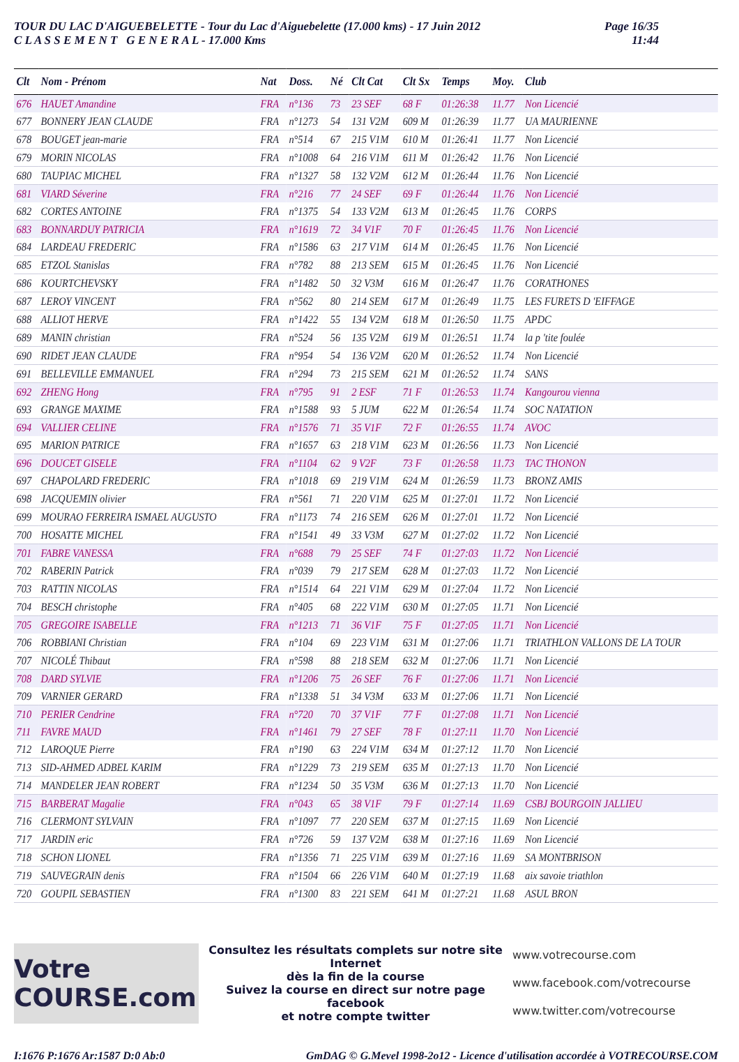TOUR DU LAC D'AIGUEBELETTE - Tour du Lac d'Aiguebelette (17.000 kms) - 17 Juin 2012
C L A S S E M E N T G E N E R A L - 17.000 Kms
Page 16/35
11:44
| Clt | Nom - Prénom | Nat | Doss. | Né | Clt Cat | Clt Sx | Temps | Moy. | Club |
| --- | --- | --- | --- | --- | --- | --- | --- | --- | --- |
| 676 | HAUET Amandine | FRA | n°136 | 73 | 23 SEF | 68 F | 01:26:38 | 11.77 | Non Licencié |
| 677 | BONNERY JEAN CLAUDE | FRA | n°1273 | 54 | 131 V2M | 609 M | 01:26:39 | 11.77 | UA MAURIENNE |
| 678 | BOUGET jean-marie | FRA | n°514 | 67 | 215 V1M | 610 M | 01:26:41 | 11.77 | Non Licencié |
| 679 | MORIN NICOLAS | FRA | n°1008 | 64 | 216 V1M | 611 M | 01:26:42 | 11.76 | Non Licencié |
| 680 | TAUPIAC MICHEL | FRA | n°1327 | 58 | 132 V2M | 612 M | 01:26:44 | 11.76 | Non Licencié |
| 681 | VIARD Séverine | FRA | n°216 | 77 | 24 SEF | 69 F | 01:26:44 | 11.76 | Non Licencié |
| 682 | CORTES ANTOINE | FRA | n°1375 | 54 | 133 V2M | 613 M | 01:26:45 | 11.76 | CORPS |
| 683 | BONNARDUY PATRICIA | FRA | n°1619 | 72 | 34 V1F | 70 F | 01:26:45 | 11.76 | Non Licencié |
| 684 | LARDEAU FREDERIC | FRA | n°1586 | 63 | 217 V1M | 614 M | 01:26:45 | 11.76 | Non Licencié |
| 685 | ETZOL Stanislas | FRA | n°782 | 88 | 213 SEM | 615 M | 01:26:45 | 11.76 | Non Licencié |
| 686 | KOURTCHEVSKY | FRA | n°1482 | 50 | 32 V3M | 616 M | 01:26:47 | 11.76 | CORATHONES |
| 687 | LEROY VINCENT | FRA | n°562 | 80 | 214 SEM | 617 M | 01:26:49 | 11.75 | LES FURETS D 'EIFFAGE |
| 688 | ALLIOT HERVE | FRA | n°1422 | 55 | 134 V2M | 618 M | 01:26:50 | 11.75 | APDC |
| 689 | MANIN christian | FRA | n°524 | 56 | 135 V2M | 619 M | 01:26:51 | 11.74 | la p 'tite foulée |
| 690 | RIDET JEAN CLAUDE | FRA | n°954 | 54 | 136 V2M | 620 M | 01:26:52 | 11.74 | Non Licencié |
| 691 | BELLEVILLE EMMANUEL | FRA | n°294 | 73 | 215 SEM | 621 M | 01:26:52 | 11.74 | SANS |
| 692 | ZHENG Hong | FRA | n°795 | 91 | 2 ESF | 71 F | 01:26:53 | 11.74 | Kangourou vienna |
| 693 | GRANGE MAXIME | FRA | n°1588 | 93 | 5 JUM | 622 M | 01:26:54 | 11.74 | SOC NATATION |
| 694 | VALLIER CELINE | FRA | n°1576 | 71 | 35 V1F | 72 F | 01:26:55 | 11.74 | AVOC |
| 695 | MARION PATRICE | FRA | n°1657 | 63 | 218 V1M | 623 M | 01:26:56 | 11.73 | Non Licencié |
| 696 | DOUCET GISELE | FRA | n°1104 | 62 | 9 V2F | 73 F | 01:26:58 | 11.73 | TAC THONON |
| 697 | CHAPOLARD FREDERIC | FRA | n°1018 | 69 | 219 V1M | 624 M | 01:26:59 | 11.73 | BRONZ AMIS |
| 698 | JACQUEMIN olivier | FRA | n°561 | 71 | 220 V1M | 625 M | 01:27:01 | 11.72 | Non Licencié |
| 699 | MOURAO FERREIRA ISMAEL AUGUSTO | FRA | n°1173 | 74 | 216 SEM | 626 M | 01:27:01 | 11.72 | Non Licencié |
| 700 | HOSATTE MICHEL | FRA | n°1541 | 49 | 33 V3M | 627 M | 01:27:02 | 11.72 | Non Licencié |
| 701 | FABRE VANESSA | FRA | n°688 | 79 | 25 SEF | 74 F | 01:27:03 | 11.72 | Non Licencié |
| 702 | RABERIN Patrick | FRA | n°039 | 79 | 217 SEM | 628 M | 01:27:03 | 11.72 | Non Licencié |
| 703 | RATTIN NICOLAS | FRA | n°1514 | 64 | 221 V1M | 629 M | 01:27:04 | 11.72 | Non Licencié |
| 704 | BESCH christophe | FRA | n°405 | 68 | 222 V1M | 630 M | 01:27:05 | 11.71 | Non Licencié |
| 705 | GREGOIRE ISABELLE | FRA | n°1213 | 71 | 36 V1F | 75 F | 01:27:05 | 11.71 | Non Licencié |
| 706 | ROBBIANI Christian | FRA | n°104 | 69 | 223 V1M | 631 M | 01:27:06 | 11.71 | TRIATHLON VALLONS DE LA TOUR |
| 707 | NICOLÉ Thibaut | FRA | n°598 | 88 | 218 SEM | 632 M | 01:27:06 | 11.71 | Non Licencié |
| 708 | DARD SYLVIE | FRA | n°1206 | 75 | 26 SEF | 76 F | 01:27:06 | 11.71 | Non Licencié |
| 709 | VARNIER GERARD | FRA | n°1338 | 51 | 34 V3M | 633 M | 01:27:06 | 11.71 | Non Licencié |
| 710 | PERIER Cendrine | FRA | n°720 | 70 | 37 V1F | 77 F | 01:27:08 | 11.71 | Non Licencié |
| 711 | FAVRE MAUD | FRA | n°1461 | 79 | 27 SEF | 78 F | 01:27:11 | 11.70 | Non Licencié |
| 712 | LAROQUE Pierre | FRA | n°190 | 63 | 224 V1M | 634 M | 01:27:12 | 11.70 | Non Licencié |
| 713 | SID-AHMED ADBEL KARIM | FRA | n°1229 | 73 | 219 SEM | 635 M | 01:27:13 | 11.70 | Non Licencié |
| 714 | MANDELER JEAN ROBERT | FRA | n°1234 | 50 | 35 V3M | 636 M | 01:27:13 | 11.70 | Non Licencié |
| 715 | BARBERAT Magalie | FRA | n°043 | 65 | 38 V1F | 79 F | 01:27:14 | 11.69 | CSBJ BOURGOIN JALLIEU |
| 716 | CLERMONT SYLVAIN | FRA | n°1097 | 77 | 220 SEM | 637 M | 01:27:15 | 11.69 | Non Licencié |
| 717 | JARDIN eric | FRA | n°726 | 59 | 137 V2M | 638 M | 01:27:16 | 11.69 | Non Licencié |
| 718 | SCHON LIONEL | FRA | n°1356 | 71 | 225 V1M | 639 M | 01:27:16 | 11.69 | SA MONTBRISON |
| 719 | SAUVEGRAIN denis | FRA | n°1504 | 66 | 226 V1M | 640 M | 01:27:19 | 11.68 | aix savoie triathlon |
| 720 | GOUPIL SEBASTIEN | FRA | n°1300 | 83 | 221 SEM | 641 M | 01:27:21 | 11.68 | ASUL BRON |
Votre COURSE.com
Consultez les résultats complets sur notre site Internet
dès la fin de la course
Suivez la course en direct sur notre page facebook
et notre compte twitter
www.votrecourse.com
www.facebook.com/votrecourse
www.twitter.com/votrecourse
I:1676 P:1676 Ar:1587 D:0 Ab:0 GmDAG © G.Mevel 1998-2o12 - Licence d'utilisation accordée à VOTRECOURSE.COM